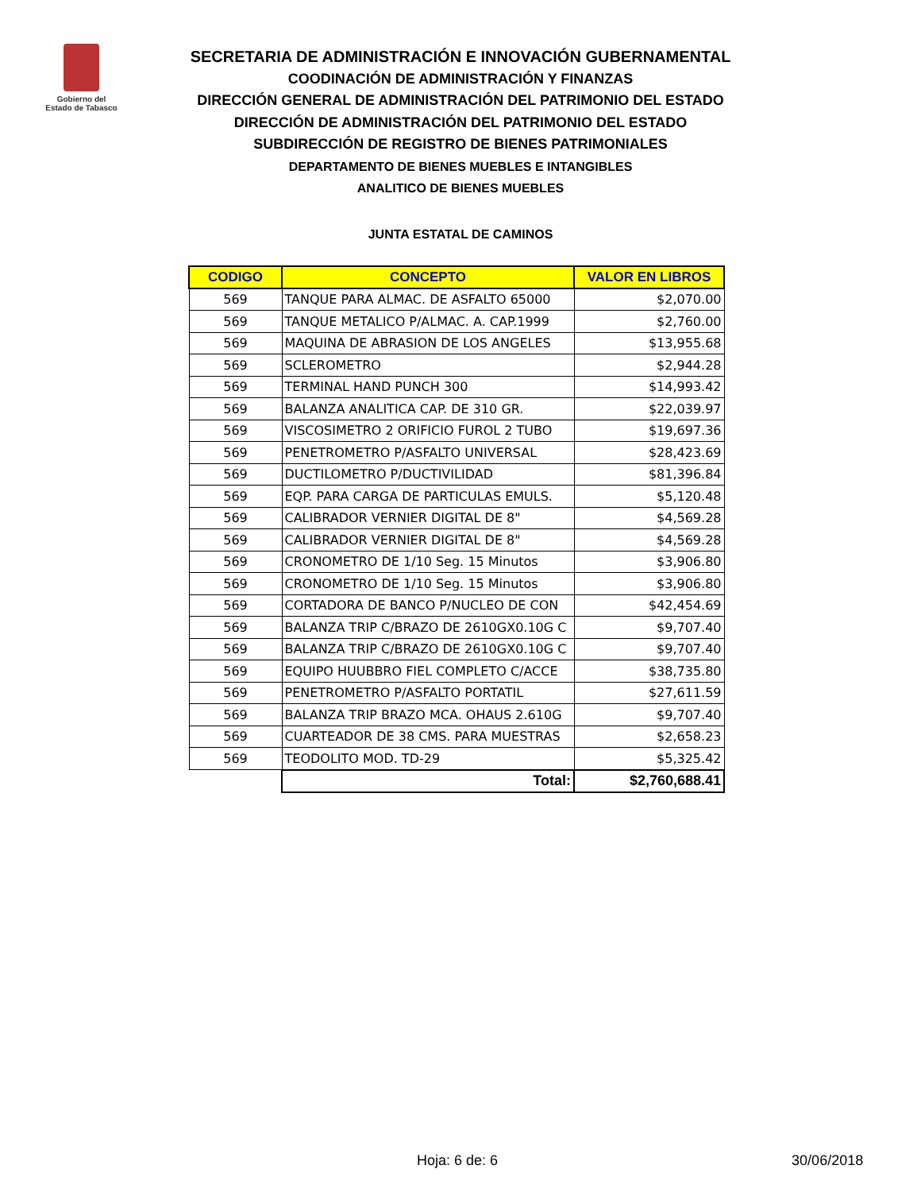Gobierno del
Estado de Tabasco
SECRETARIA DE ADMINISTRACIÓN E INNOVACIÓN GUBERNAMENTAL
COODINACIÓN DE ADMINISTRACIÓN Y FINANZAS
DIRECCIÓN GENERAL DE ADMINISTRACIÓN DEL PATRIMONIO DEL ESTADO
DIRECCIÓN DE ADMINISTRACIÓN DEL PATRIMONIO DEL ESTADO
SUBDIRECCIÓN DE REGISTRO DE BIENES PATRIMONIALES
DEPARTAMENTO DE BIENES MUEBLES E INTANGIBLES
ANALITICO DE BIENES MUEBLES
JUNTA ESTATAL DE CAMINOS
| CODIGO | CONCEPTO | VALOR EN LIBROS |
| --- | --- | --- |
| 569 | TANQUE PARA ALMAC. DE ASFALTO 65000 | $2,070.00 |
| 569 | TANQUE METALICO P/ALMAC. A. CAP.1999 | $2,760.00 |
| 569 | MAQUINA DE ABRASION DE LOS ANGELES | $13,955.68 |
| 569 | SCLEROMETRO | $2,944.28 |
| 569 | TERMINAL HAND PUNCH 300 | $14,993.42 |
| 569 | BALANZA ANALITICA CAP. DE 310 GR. | $22,039.97 |
| 569 | VISCOSIMETRO 2 ORIFICIO FUROL 2 TUBO | $19,697.36 |
| 569 | PENETROMETRO P/ASFALTO UNIVERSAL | $28,423.69 |
| 569 | DUCTILOMETRO P/DUCTIVILIDAD | $81,396.84 |
| 569 | EQP. PARA CARGA DE PARTICULAS EMULS. | $5,120.48 |
| 569 | CALIBRADOR VERNIER DIGITAL DE 8" | $4,569.28 |
| 569 | CALIBRADOR VERNIER DIGITAL DE 8" | $4,569.28 |
| 569 | CRONOMETRO DE 1/10 Seg. 15 Minutos | $3,906.80 |
| 569 | CRONOMETRO DE 1/10 Seg. 15 Minutos | $3,906.80 |
| 569 | CORTADORA DE BANCO P/NUCLEO DE CON | $42,454.69 |
| 569 | BALANZA TRIP C/BRAZO DE 2610GX0.10G C | $9,707.40 |
| 569 | BALANZA TRIP C/BRAZO DE 2610GX0.10G C | $9,707.40 |
| 569 | EQUIPO HUUBBRO FIEL COMPLETO C/ACCE | $38,735.80 |
| 569 | PENETROMETRO P/ASFALTO PORTATIL | $27,611.59 |
| 569 | BALANZA TRIP BRAZO MCA. OHAUS 2.610G | $9,707.40 |
| 569 | CUARTEADOR DE 38 CMS. PARA MUESTRAS | $2,658.23 |
| 569 | TEODOLITO MOD. TD-29 | $5,325.42 |
| | Total: | $2,760,688.41 |
Hoja: 6 de: 6 30/06/2018